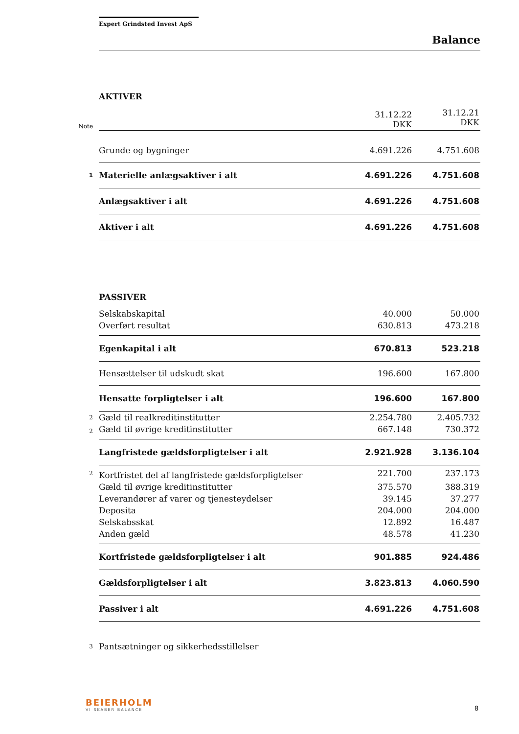Expert Grindsted Invest ApS
Balance
| | AKTIVER | | |
| Note | | 31.12.22 DKK | 31.12.21 DKK |
| | Grunde og bygninger | 4.691.226 | 4.751.608 |
| 1 | Materielle anlægsaktiver i alt | 4.691.226 | 4.751.608 |
| | Anlægsaktiver i alt | 4.691.226 | 4.751.608 |
| | Aktiver i alt | 4.691.226 | 4.751.608 |
| | PASSIVER | | |
| | Selskabskapital | 40.000 | 50.000 |
| | Overført resultat | 630.813 | 473.218 |
| | Egenkapital i alt | 670.813 | 523.218 |
| | Hensættelser til udskudt skat | 196.600 | 167.800 |
| | Hensatte forpligtelser i alt | 196.600 | 167.800 |
| 2 | Gæld til realkreditinstitutter | 2.254.780 | 2.405.732 |
| 2 | Gæld til øvrige kreditinstitutter | 667.148 | 730.372 |
| | Langfristede gældsforpligtelser i alt | 2.921.928 | 3.136.104 |
| 2 | Kortfristet del af langfristede gældsforpligtelser | 221.700 | 237.173 |
| | Gæld til øvrige kreditinstitutter | 375.570 | 388.319 |
| | Leverandører af varer og tjenesteydelser | 39.145 | 37.277 |
| | Deposita | 204.000 | 204.000 |
| | Selskabsskat | 12.892 | 16.487 |
| | Anden gæld | 48.578 | 41.230 |
| | Kortfristede gældsforpligtelser i alt | 901.885 | 924.486 |
| | Gældsforpligtelser i alt | 3.823.813 | 4.060.590 |
| | Passiver i alt | 4.691.226 | 4.751.608 |
| 3 | Pantsætninger og sikkerhedsstillelser | | |
BEIERHOLM
VI SKABER BALANCE
8